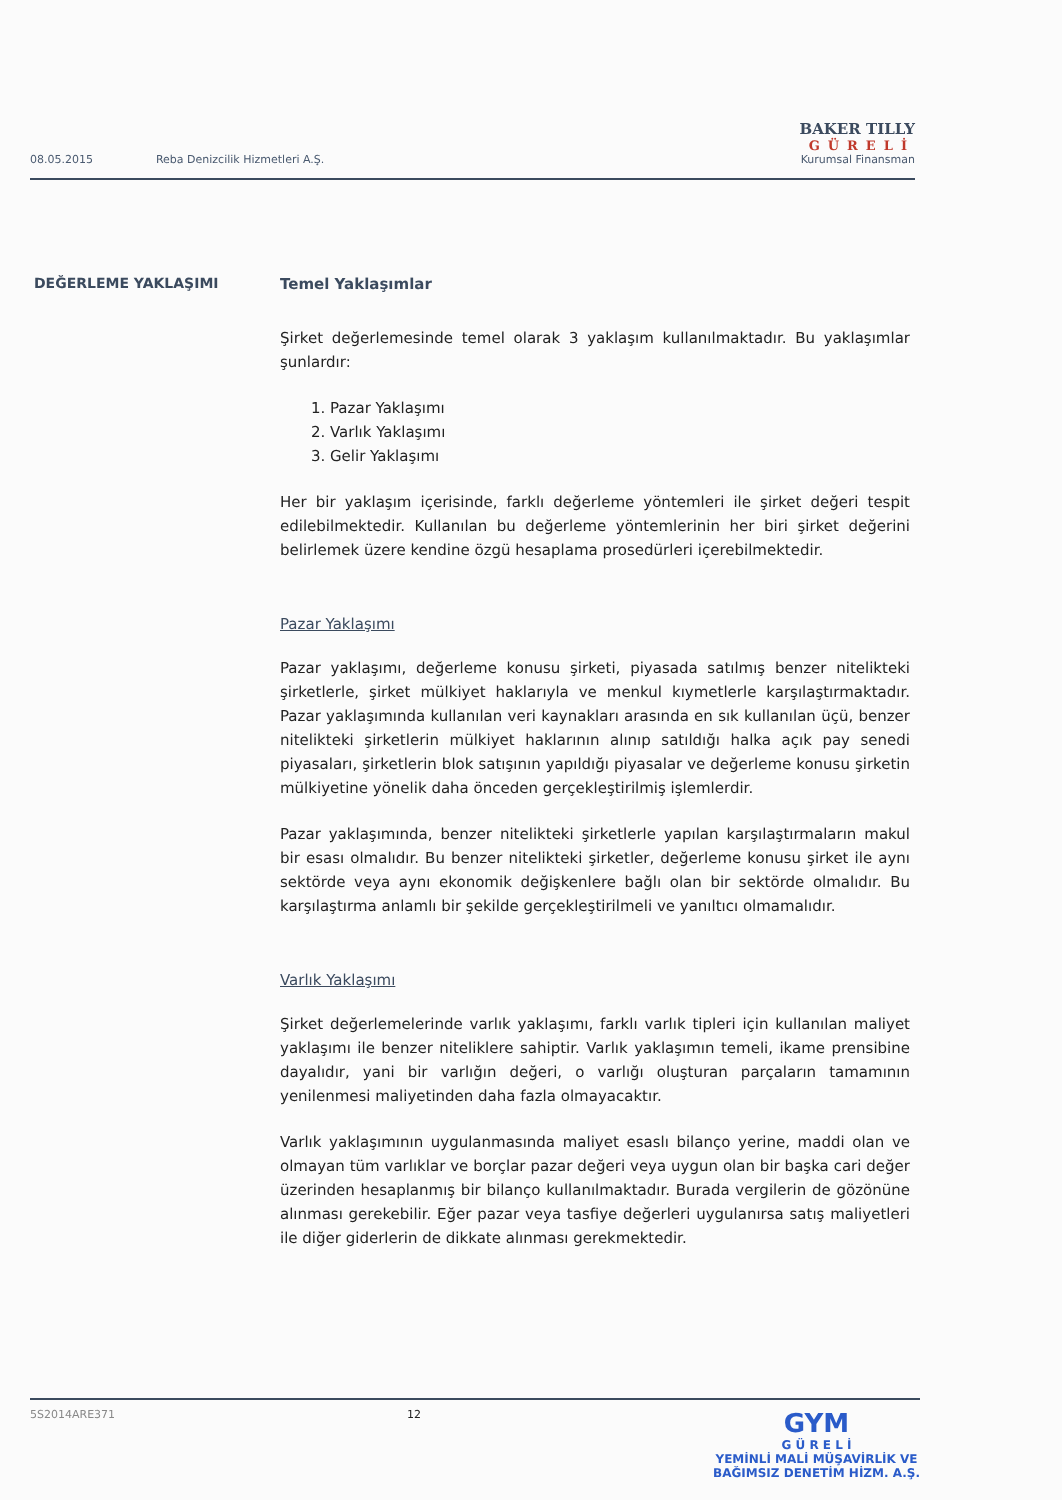08.05.2015 Reba Denizcilik Hizmetleri A.Ş.
BAKER TILLY
GÜRELİ
Kurumsal Finansman
DEĞERLEME YAKLAŞIMI
Temel Yaklaşımlar
Şirket değerlemesinde temel olarak 3 yaklaşım kullanılmaktadır. Bu yaklaşımlar şunlardır:
1. Pazar Yaklaşımı
2. Varlık Yaklaşımı
3. Gelir Yaklaşımı
Her bir yaklaşım içerisinde, farklı değerleme yöntemleri ile şirket değeri tespit edilebilmektedir. Kullanılan bu değerleme yöntemlerinin her biri şirket değerini belirlemek üzere kendine özgü hesaplama prosedürleri içerebilmektedir.
Pazar Yaklaşımı
Pazar yaklaşımı, değerleme konusu şirketi, piyasada satılmış benzer nitelikteki şirketlerle, şirket mülkiyet haklarıyla ve menkul kıymetlerle karşılaştırmaktadır. Pazar yaklaşımında kullanılan veri kaynakları arasında en sık kullanılan üçü, benzer nitelikteki şirketlerin mülkiyet haklarının alınıp satıldığı halka açık pay senedi piyasaları, şirketlerin blok satışının yapıldığı piyasalar ve değerleme konusu şirketin mülkiyetine yönelik daha önceden gerçekleştirilmiş işlemlerdir.
Pazar yaklaşımında, benzer nitelikteki şirketlerle yapılan karşılaştırmaların makul bir esası olmalıdır. Bu benzer nitelikteki şirketler, değerleme konusu şirket ile aynı sektörde veya aynı ekonomik değişkenlere bağlı olan bir sektörde olmalıdır. Bu karşılaştırma anlamlı bir şekilde gerçekleştirilmeli ve yanıltıcı olmamalıdır.
Varlık Yaklaşımı
Şirket değerlemelerinde varlık yaklaşımı, farklı varlık tipleri için kullanılan maliyet yaklaşımı ile benzer niteliklere sahiptir. Varlık yaklaşımın temeli, ikame prensibine dayalıdır, yani bir varlığın değeri, o varlığı oluşturan parçaların tamamının yenilenmesi maliyetinden daha fazla olmayacaktır.
Varlık yaklaşımının uygulanmasında maliyet esaslı bilanço yerine, maddi olan ve olmayan tüm varlıklar ve borçlar pazar değeri veya uygun olan bir başka cari değer üzerinden hesaplanmış bir bilanço kullanılmaktadır. Burada vergilerin de gözönüne alınması gerekebilir. Eğer pazar veya tasfiye değerleri uygulanırsa satış maliyetleri ile diğer giderlerin de dikkate alınması gerekmektedir.
5S2014ARE371 12
GYM
G Ü R E L İ
YEMİNLİ MALİ MÜŞAVİRLİK VE
BAĞIMSIZ DENETİM HİZM. A.Ş.